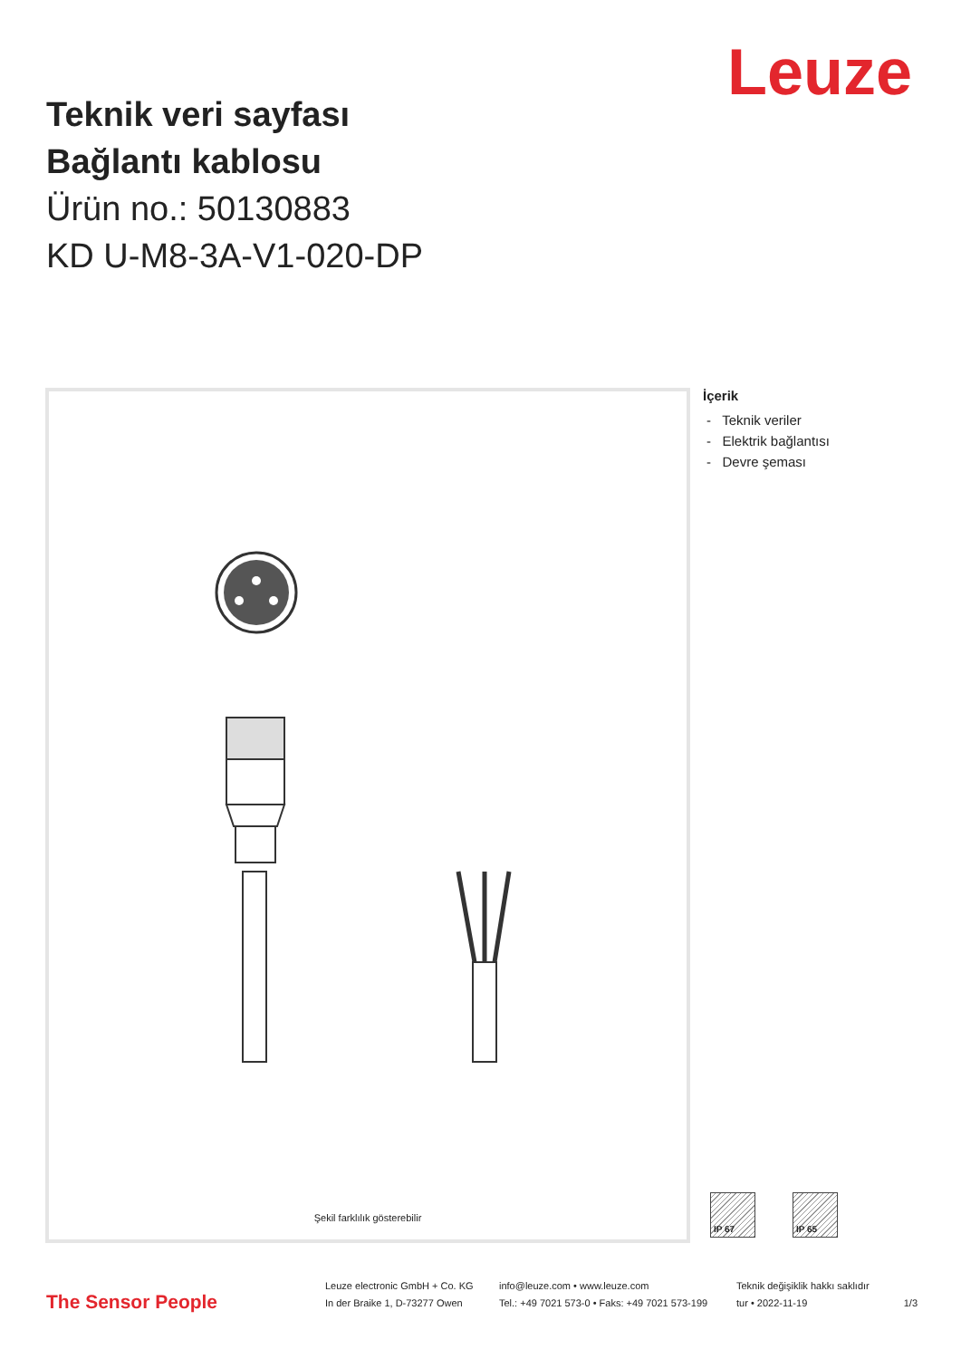Leuze
Teknik veri sayfası
Bağlantı kablosu
Ürün no.: 50130883
KD U-M8-3A-V1-020-DP
Şekil farklılık gösterebilir
İçerik
- Teknik veriler
- Elektrik bağlantısı
- Devre şeması
IP 67 IP 65
The Sensor People
Leuze electronic GmbH + Co. KG
In der Braike 1, D-73277 Owen
info@leuze.com • www.leuze.com
Tel.: +49 7021 573-0 • Faks: +49 7021 573-199
Teknik değişiklik hakkı saklıdır
tur • 2022-11-19
1/3